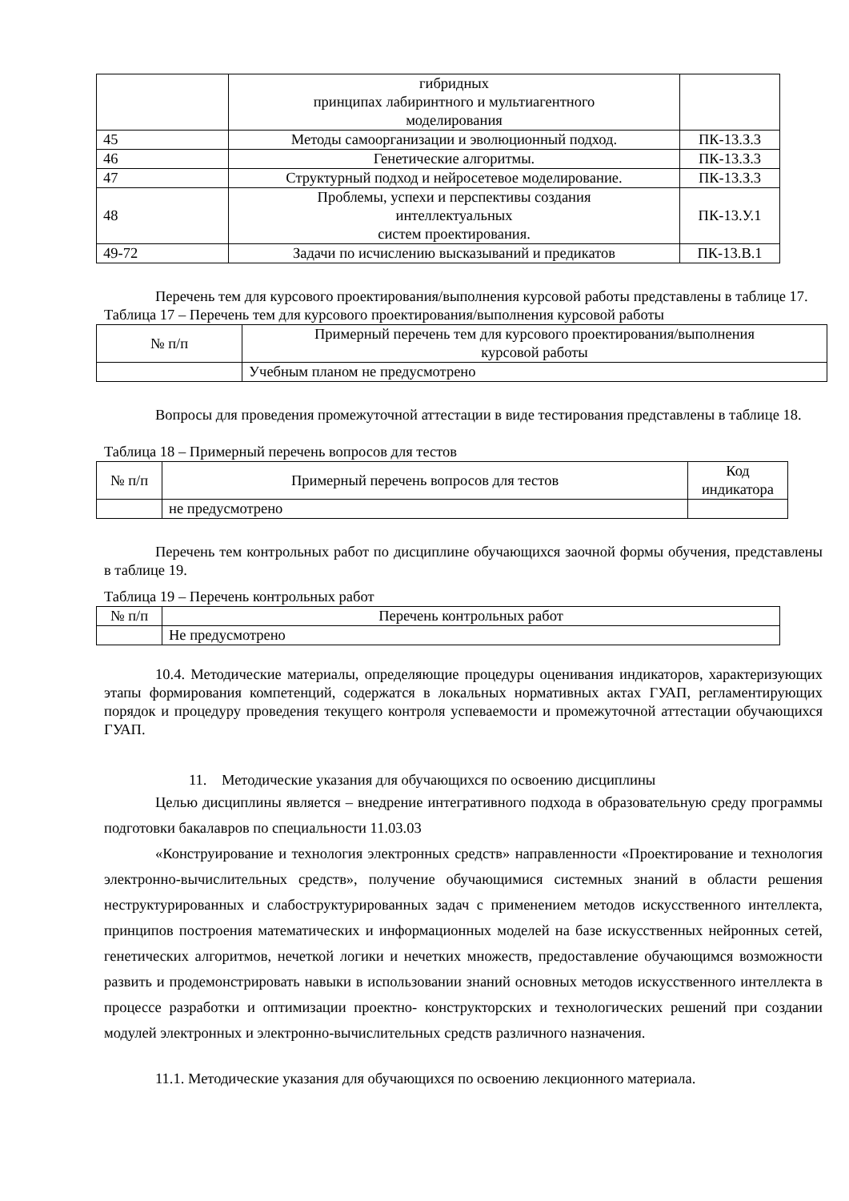| | гибридных принципах лабиринтного и мультиагентного моделирования | |
| 45 | Методы самоорганизации и эволюционный подход. | ПК-13.З.3 |
| 46 | Генетические алгоритмы. | ПК-13.З.3 |
| 47 | Структурный подход и нейросетевое моделирование. | ПК-13.З.3 |
| 48 | Проблемы, успехи и перспективы создания интеллектуальных систем проектирования. | ПК-13.У.1 |
| 49-72 | Задачи по исчислению высказываний и предикатов | ПК-13.В.1 |
Перечень тем для курсового проектирования/выполнения курсовой работы представлены в таблице 17.
Таблица 17 – Перечень тем для курсового проектирования/выполнения курсовой работы
| № п/п | Примерный перечень тем для курсового проектирования/выполнения курсовой работы |
| | Учебным планом не предусмотрено |
Вопросы для проведения промежуточной аттестации в виде тестирования представлены в таблице 18.
Таблица 18 – Примерный перечень вопросов для тестов
| № п/п | Примерный перечень вопросов для тестов | Код индикатора |
| | не предусмотрено | |
Перечень тем контрольных работ по дисциплине обучающихся заочной формы обучения, представлены в таблице 19.
Таблица 19 – Перечень контрольных работ
| № п/п | Перечень контрольных работ |
| | Не предусмотрено |
10.4. Методические материалы, определяющие процедуры оценивания индикаторов, характеризующих этапы формирования компетенций, содержатся в локальных нормативных актах ГУАП, регламентирующих порядок и процедуру проведения текущего контроля успеваемости и промежуточной аттестации обучающихся ГУАП.
11. Методические указания для обучающихся по освоению дисциплины
Целью дисциплины является – внедрение интегративного подхода в образовательную среду программы подготовки бакалавров по специальности 11.03.03
«Конструирование и технология электронных средств» направленности «Проектирование и технология электронно-вычислительных средств», получение обучающимися системных знаний в области решения неструктурированных и слабоструктурированных задач с применением методов искусственного интеллекта, принципов построения математических и информационных моделей на базе искусственных нейронных сетей, генетических алгоритмов, нечеткой логики и нечетких множеств, предоставление обучающимся возможности развить и продемонстрировать навыки в использовании знаний основных методов искусственного интеллекта в процессе разработки и оптимизации проектно- конструкторских и технологических решений при создании модулей электронных и электронно-вычислительных средств различного назначения.
11.1. Методические указания для обучающихся по освоению лекционного материала.